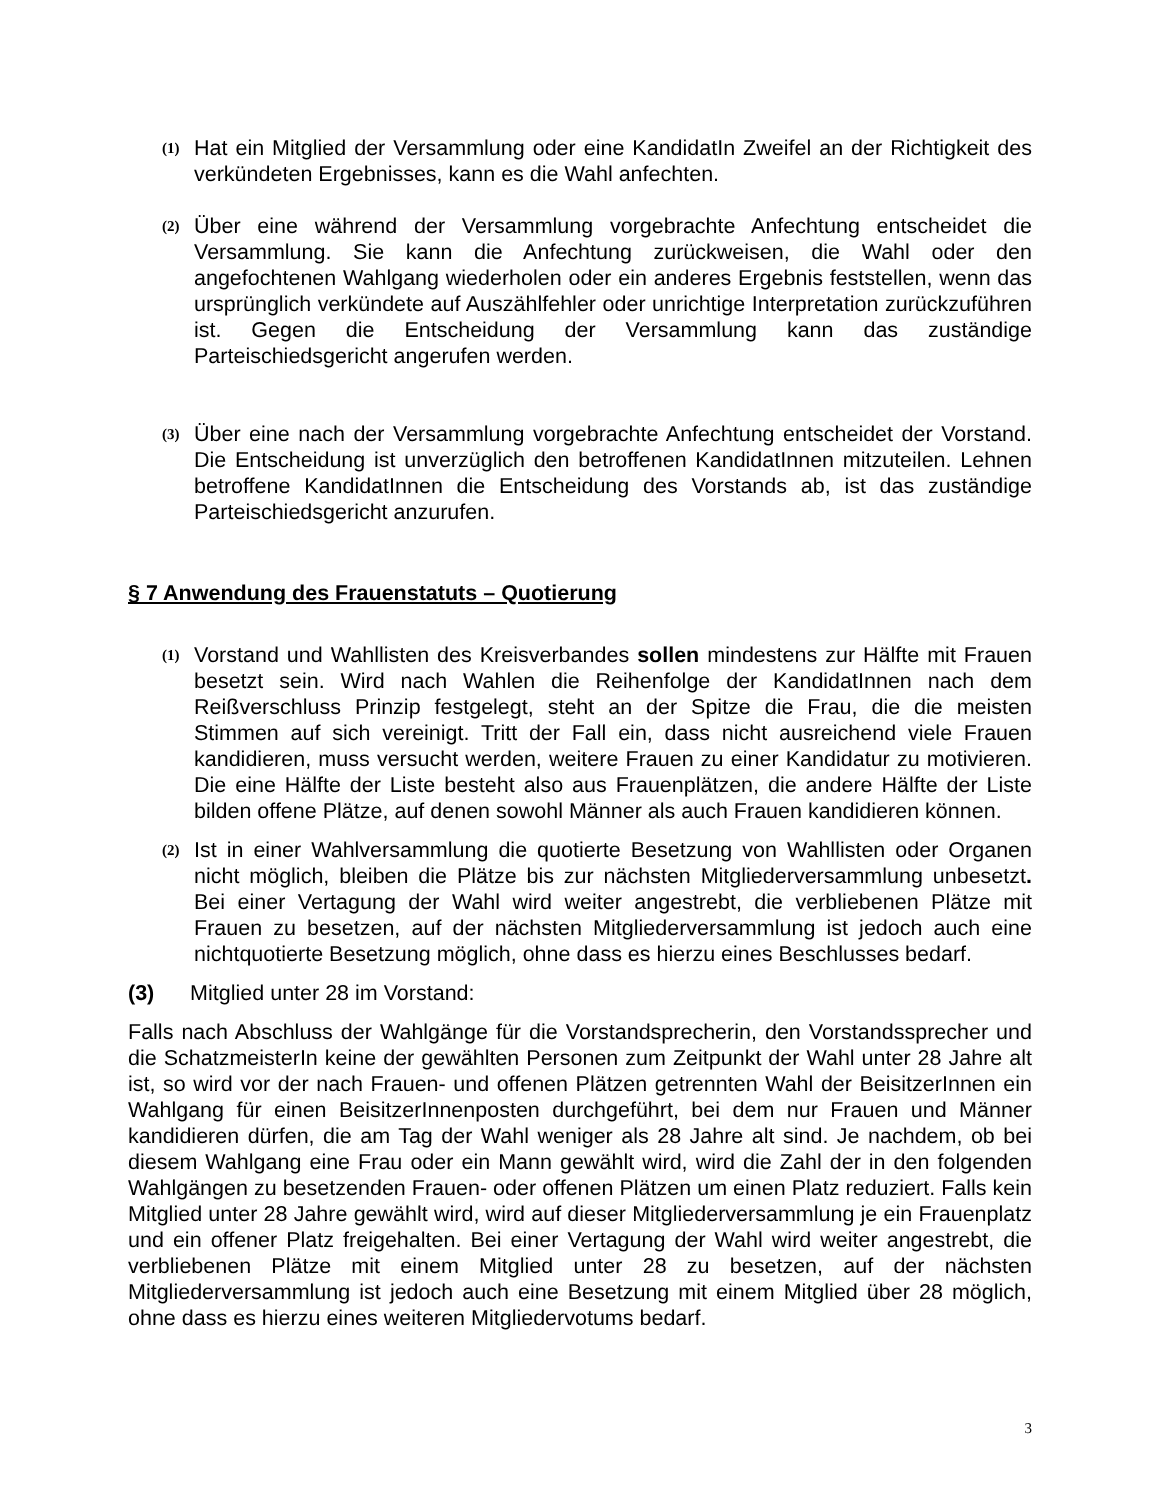(1)
Hat ein Mitglied der Versammlung oder eine KandidatIn Zweifel an der Richtigkeit des verkündeten Ergebnisses, kann es die Wahl anfechten.
(2)
Über eine während der Versammlung vorgebrachte Anfechtung entscheidet die Versammlung. Sie kann die Anfechtung zurückweisen, die Wahl oder den angefochtenen Wahlgang wiederholen oder ein anderes Ergebnis feststellen, wenn das ursprünglich verkündete auf Auszählfehler oder unrichtige Interpretation zurückzuführen ist. Gegen die Entscheidung der Versammlung kann das zuständige Parteischiedsgericht angerufen werden.
(3)
Über eine nach der Versammlung vorgebrachte Anfechtung entscheidet der Vorstand. Die Entscheidung ist unverzüglich den betroffenen KandidatInnen mitzuteilen. Lehnen betroffene KandidatInnen die Entscheidung des Vorstands ab, ist das zuständige Parteischiedsgericht anzurufen.
§ 7 Anwendung des Frauenstatuts – Quotierung
(1)
Vorstand und Wahllisten des Kreisverbandes sollen mindestens zur Hälfte mit Frauen besetzt sein. Wird nach Wahlen die Reihenfolge der KandidatInnen nach dem Reißverschluss Prinzip festgelegt, steht an der Spitze die Frau, die die meisten Stimmen auf sich vereinigt. Tritt der Fall ein, dass nicht ausreichend viele Frauen kandidieren, muss versucht werden, weitere Frauen zu einer Kandidatur zu motivieren. Die eine Hälfte der Liste besteht also aus Frauenplätzen, die andere Hälfte der Liste bilden offene Plätze, auf denen sowohl Männer als auch Frauen kandidieren können.
(2)
Ist in einer Wahlversammlung die quotierte Besetzung von Wahllisten oder Organen nicht möglich, bleiben die Plätze bis zur nächsten Mitgliederversammlung unbesetzt. Bei einer Vertagung der Wahl wird weiter angestrebt, die verbliebenen Plätze mit Frauen zu besetzen, auf der nächsten Mitgliederversammlung ist jedoch auch eine nichtquotierte Besetzung möglich, ohne dass es hierzu eines Beschlusses bedarf.
(3) Mitglied unter 28 im Vorstand:
Falls nach Abschluss der Wahlgänge für die Vorstandsprecherin, den Vorstandssprecher und die SchatzmeisterIn keine der gewählten Personen zum Zeitpunkt der Wahl unter 28 Jahre alt ist, so wird vor der nach Frauen- und offenen Plätzen getrennten Wahl der BeisitzerInnen ein Wahlgang für einen BeisitzerInnenposten durchgeführt, bei dem nur Frauen und Männer kandidieren dürfen, die am Tag der Wahl weniger als 28 Jahre alt sind. Je nachdem, ob bei diesem Wahlgang eine Frau oder ein Mann gewählt wird, wird die Zahl der in den folgenden Wahlgängen zu besetzenden Frauen- oder offenen Plätzen um einen Platz reduziert. Falls kein Mitglied unter 28 Jahre gewählt wird, wird auf dieser Mitgliederversammlung je ein Frauenplatz und ein offener Platz freigehalten. Bei einer Vertagung der Wahl wird weiter angestrebt, die verbliebenen Plätze mit einem Mitglied unter 28 zu besetzen, auf der nächsten Mitgliederversammlung ist jedoch auch eine Besetzung mit einem Mitglied über 28 möglich, ohne dass es hierzu eines weiteren Mitgliedervotums bedarf.
3